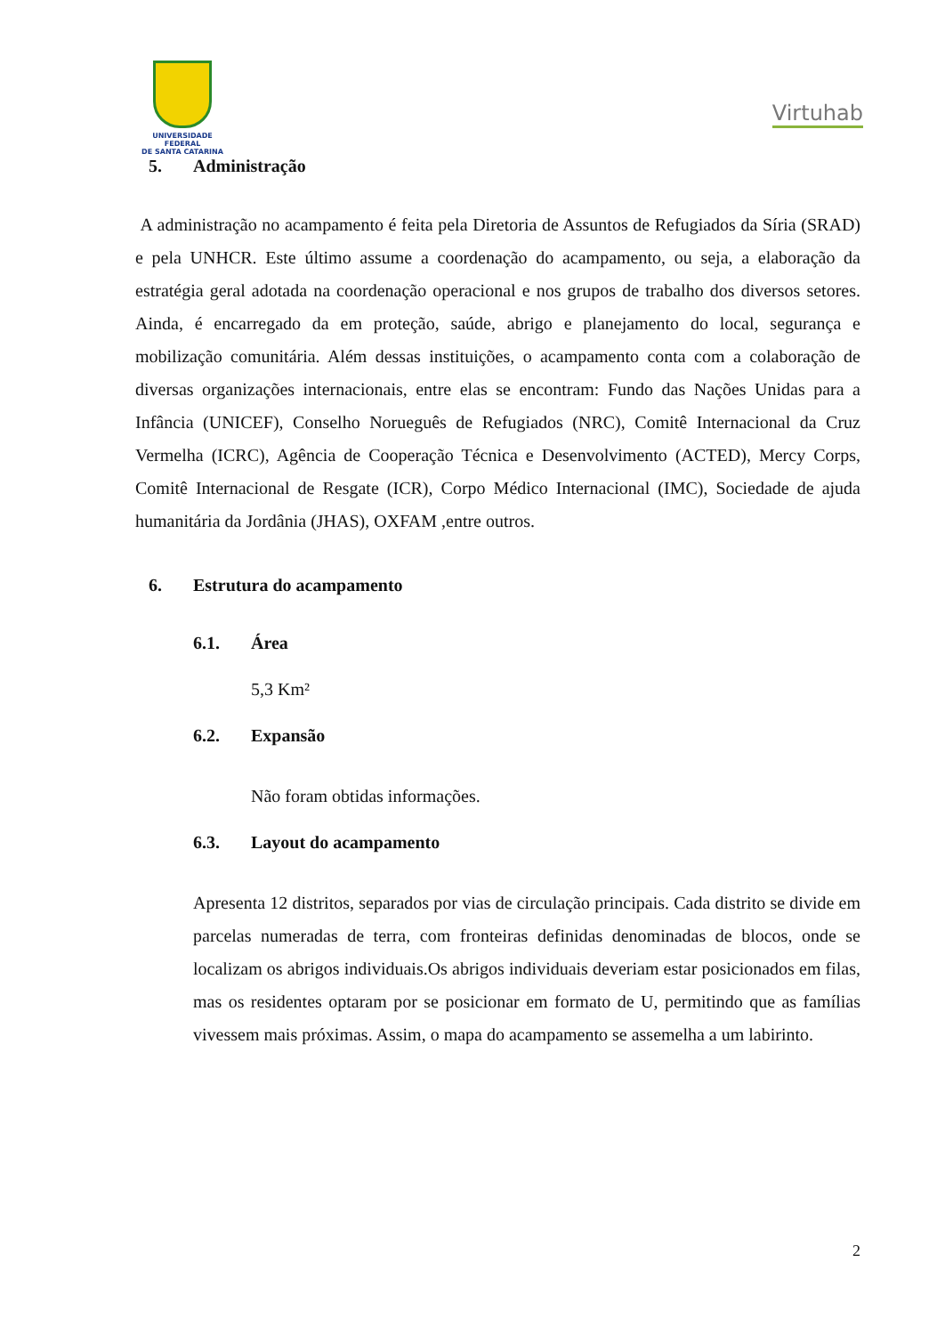UNIVERSIDADE FEDERAL
DE SANTA CATARINA
Virtuhab
5. Administração
A administração no acampamento é feita pela Diretoria de Assuntos de Refugiados da Síria (SRAD) e pela UNHCR. Este último assume a coordenação do acampamento, ou seja, a elaboração da estratégia geral adotada na coordenação operacional e nos grupos de trabalho dos diversos setores. Ainda, é encarregado da em proteção, saúde, abrigo e planejamento do local, segurança e mobilização comunitária. Além dessas instituições, o acampamento conta com a colaboração de diversas organizações internacionais, entre elas se encontram: Fundo das Nações Unidas para a Infância (UNICEF), Conselho Norueguês de Refugiados (NRC), Comitê Internacional da Cruz Vermelha (ICRC), Agência de Cooperação Técnica e Desenvolvimento (ACTED), Mercy Corps, Comitê Internacional de Resgate (ICR), Corpo Médico Internacional (IMC), Sociedade de ajuda humanitária da Jordânia (JHAS), OXFAM ,entre outros.
6. Estrutura do acampamento
6.1. Área
5,3 Km²
6.2. Expansão
Não foram obtidas informações.
6.3. Layout do acampamento
Apresenta 12 distritos, separados por vias de circulação principais. Cada distrito se divide em parcelas numeradas de terra, com fronteiras definidas denominadas de blocos, onde se localizam os abrigos individuais.Os abrigos individuais deveriam estar posicionados em filas, mas os residentes optaram por se posicionar em formato de U, permitindo que as famílias vivessem mais próximas. Assim, o mapa do acampamento se assemelha a um labirinto.
2